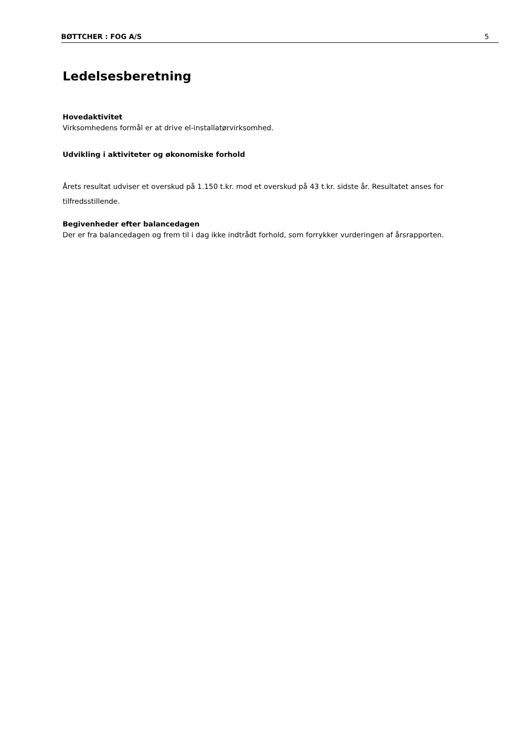BØTTCHER : FOG A/S 5
Ledelsesberetning
Hovedaktivitet
Virksomhedens formål er at drive el-installatørvirksomhed.
Udvikling i aktiviteter og økonomiske forhold
Årets resultat udviser et overskud på 1.150 t.kr. mod et overskud på 43 t.kr. sidste år. Resultatet anses for tilfredsstillende.
Begivenheder efter balancedagen
Der er fra balancedagen og frem til i dag ikke indtrådt forhold, som forrykker vurderingen af årsrapporten.